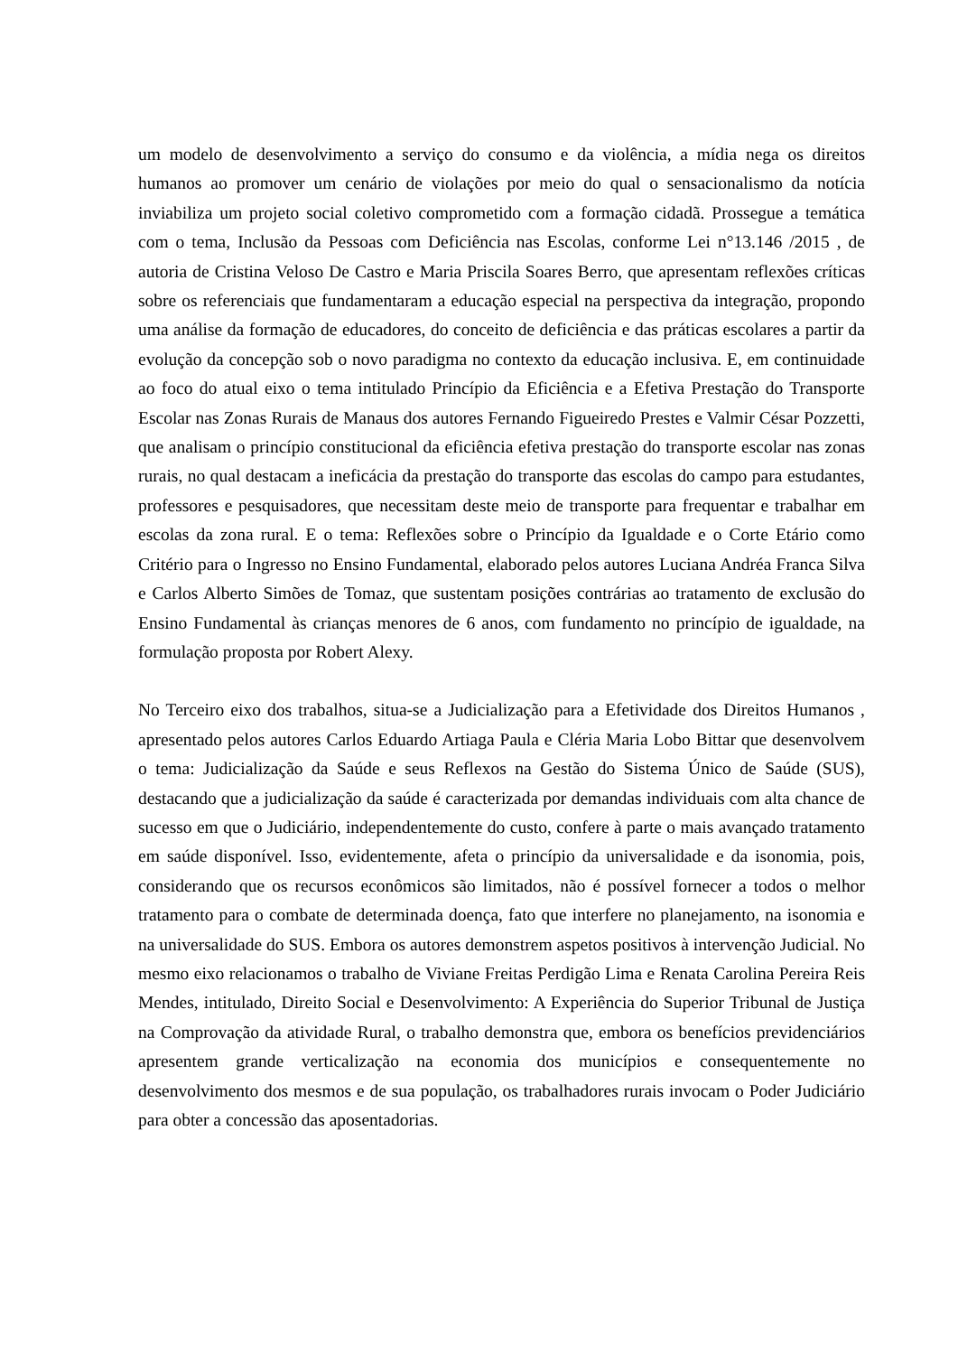um modelo de desenvolvimento a serviço do consumo e da violência, a mídia nega os direitos humanos ao promover um cenário de violações por meio do qual o sensacionalismo da notícia inviabiliza um projeto social coletivo comprometido com a formação cidadã. Prossegue a temática com o tema, Inclusão da Pessoas com Deficiência nas Escolas, conforme Lei n°13.146 /2015 , de autoria de Cristina Veloso De Castro e Maria Priscila Soares Berro, que apresentam reflexões críticas sobre os referenciais que fundamentaram a educação especial na perspectiva da integração, propondo uma análise da formação de educadores, do conceito de deficiência e das práticas escolares a partir da evolução da concepção sob o novo paradigma no contexto da educação inclusiva. E, em continuidade ao foco do atual eixo o tema intitulado Princípio da Eficiência e a Efetiva Prestação do Transporte Escolar nas Zonas Rurais de Manaus dos autores Fernando Figueiredo Prestes e Valmir César Pozzetti, que analisam o princípio constitucional da eficiência efetiva prestação do transporte escolar nas zonas rurais, no qual destacam a ineficácia da prestação do transporte das escolas do campo para estudantes, professores e pesquisadores, que necessitam deste meio de transporte para frequentar e trabalhar em escolas da zona rural. E o tema: Reflexões sobre o Princípio da Igualdade e o Corte Etário como Critério para o Ingresso no Ensino Fundamental, elaborado pelos autores Luciana Andréa Franca Silva e Carlos Alberto Simões de Tomaz, que sustentam posições contrárias ao tratamento de exclusão do Ensino Fundamental às crianças menores de 6 anos, com fundamento no princípio de igualdade, na formulação proposta por Robert Alexy.
No Terceiro eixo dos trabalhos, situa-se a Judicialização para a Efetividade dos Direitos Humanos , apresentado pelos autores Carlos Eduardo Artiaga Paula e Cléria Maria Lobo Bittar que desenvolvem o tema: Judicialização da Saúde e seus Reflexos na Gestão do Sistema Único de Saúde (SUS), destacando que a judicialização da saúde é caracterizada por demandas individuais com alta chance de sucesso em que o Judiciário, independentemente do custo, confere à parte o mais avançado tratamento em saúde disponível. Isso, evidentemente, afeta o princípio da universalidade e da isonomia, pois, considerando que os recursos econômicos são limitados, não é possível fornecer a todos o melhor tratamento para o combate de determinada doença, fato que interfere no planejamento, na isonomia e na universalidade do SUS. Embora os autores demonstrem aspetos positivos à intervenção Judicial. No mesmo eixo relacionamos o trabalho de Viviane Freitas Perdigão Lima e Renata Carolina Pereira Reis Mendes, intitulado, Direito Social e Desenvolvimento: A Experiência do Superior Tribunal de Justiça na Comprovação da atividade Rural, o trabalho demonstra que, embora os benefícios previdenciários apresentem grande verticalização na economia dos municípios e consequentemente no desenvolvimento dos mesmos e de sua população, os trabalhadores rurais invocam o Poder Judiciário para obter a concessão das aposentadorias.